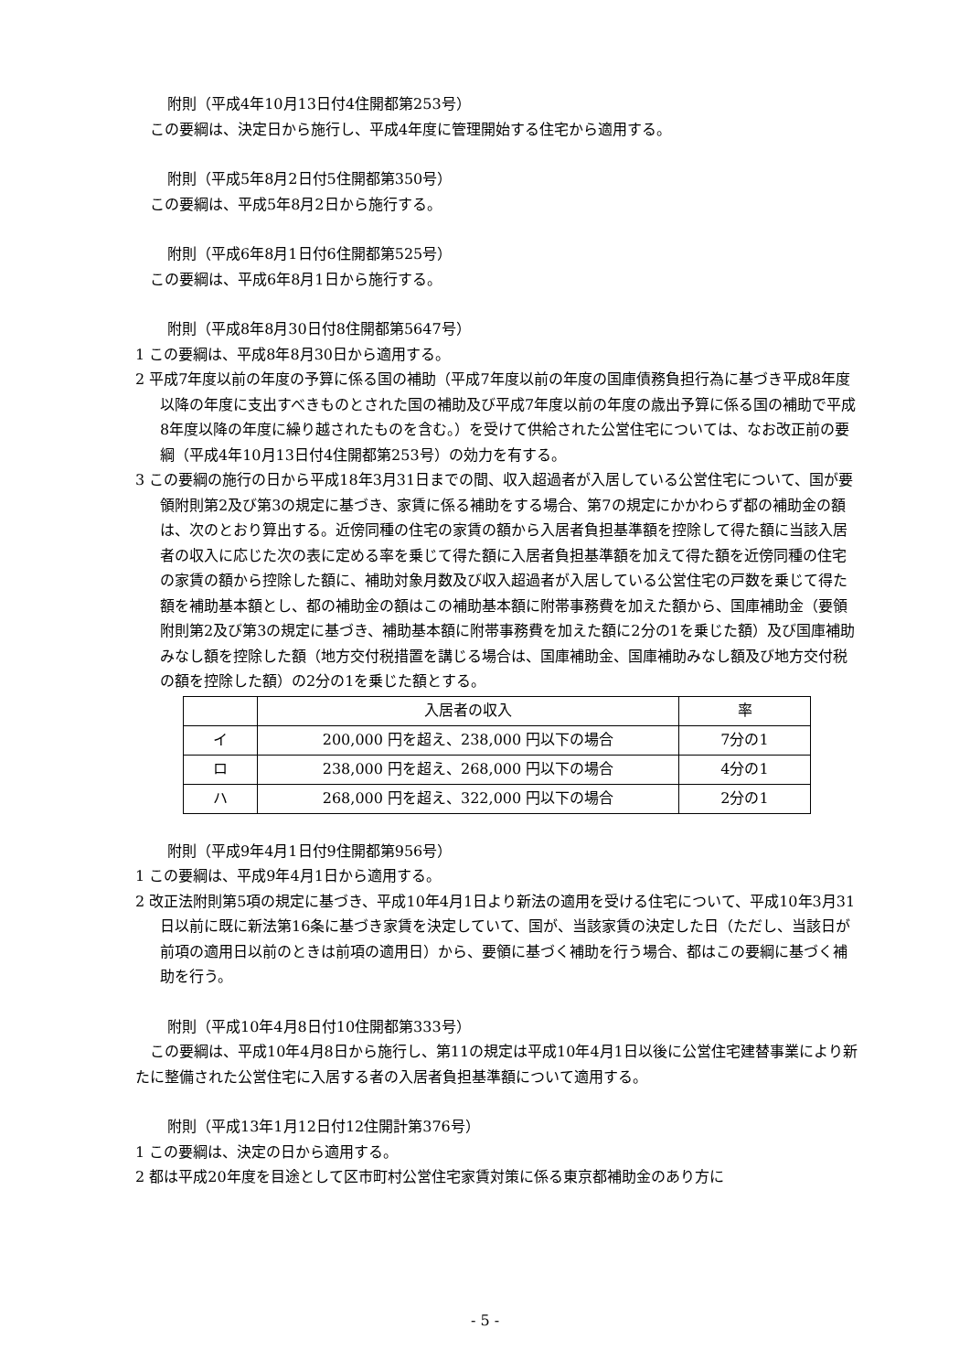附則（平成4年10月13日付4住開都第253号）
この要綱は、決定日から施行し、平成4年度に管理開始する住宅から適用する。
附則（平成5年8月2日付5住開都第350号）
この要綱は、平成5年8月2日から施行する。
附則（平成6年8月1日付6住開都第525号）
この要綱は、平成6年8月1日から施行する。
附則（平成8年8月30日付8住開都第5647号）
1 この要綱は、平成8年8月30日から適用する。
2 平成7年度以前の年度の予算に係る国の補助（平成7年度以前の年度の国庫債務負担行為に基づき平成8年度以降の年度に支出すべきものとされた国の補助及び平成7年度以前の年度の歳出予算に係る国の補助で平成8年度以降の年度に繰り越されたものを含む。）を受けて供給された公営住宅については、なお改正前の要綱（平成4年10月13日付4住開都第253号）の効力を有する。
3 この要綱の施行の日から平成18年3月31日までの間、収入超過者が入居している公営住宅について、国が要領附則第2及び第3の規定に基づき、家賃に係る補助をする場合、第7の規定にかかわらず都の補助金の額は、次のとおり算出する。近傍同種の住宅の家賃の額から入居者負担基準額を控除して得た額に当該入居者の収入に応じた次の表に定める率を乗じて得た額に入居者負担基準額を加えて得た額を近傍同種の住宅の家賃の額から控除した額に、補助対象月数及び収入超過者が入居している公営住宅の戸数を乗じて得た額を補助基本額とし、都の補助金の額はこの補助基本額に附帯事務費を加えた額から、国庫補助金（要領附則第2及び第3の規定に基づき、補助基本額に附帯事務費を加えた額に2分の1を乗じた額）及び国庫補助みなし額を控除した額（地方交付税措置を講じる場合は、国庫補助金、国庫補助みなし額及び地方交付税の額を控除した額）の2分の1を乗じた額とする。
| | 入居者の収入 | 率 |
| イ | 200,000 円を超え、238,000 円以下の場合 | 7分の1 |
| ロ | 238,000 円を超え、268,000 円以下の場合 | 4分の1 |
| ハ | 268,000 円を超え、322,000 円以下の場合 | 2分の1 |
附則（平成9年4月1日付9住開都第956号）
1 この要綱は、平成9年4月1日から適用する。
2 改正法附則第5項の規定に基づき、平成10年4月1日より新法の適用を受ける住宅について、平成10年3月31日以前に既に新法第16条に基づき家賃を決定していて、国が、当該家賃の決定した日（ただし、当該日が前項の適用日以前のときは前項の適用日）から、要領に基づく補助を行う場合、都はこの要綱に基づく補助を行う。
附則（平成10年4月8日付10住開都第333号）
この要綱は、平成10年4月8日から施行し、第11の規定は平成10年4月1日以後に公営住宅建替事業により新たに整備された公営住宅に入居する者の入居者負担基準額について適用する。
附則（平成13年1月12日付12住開計第376号）
1 この要綱は、決定の日から適用する。
2 都は平成20年度を目途として区市町村公営住宅家賃対策に係る東京都補助金のあり方に
- 5 -